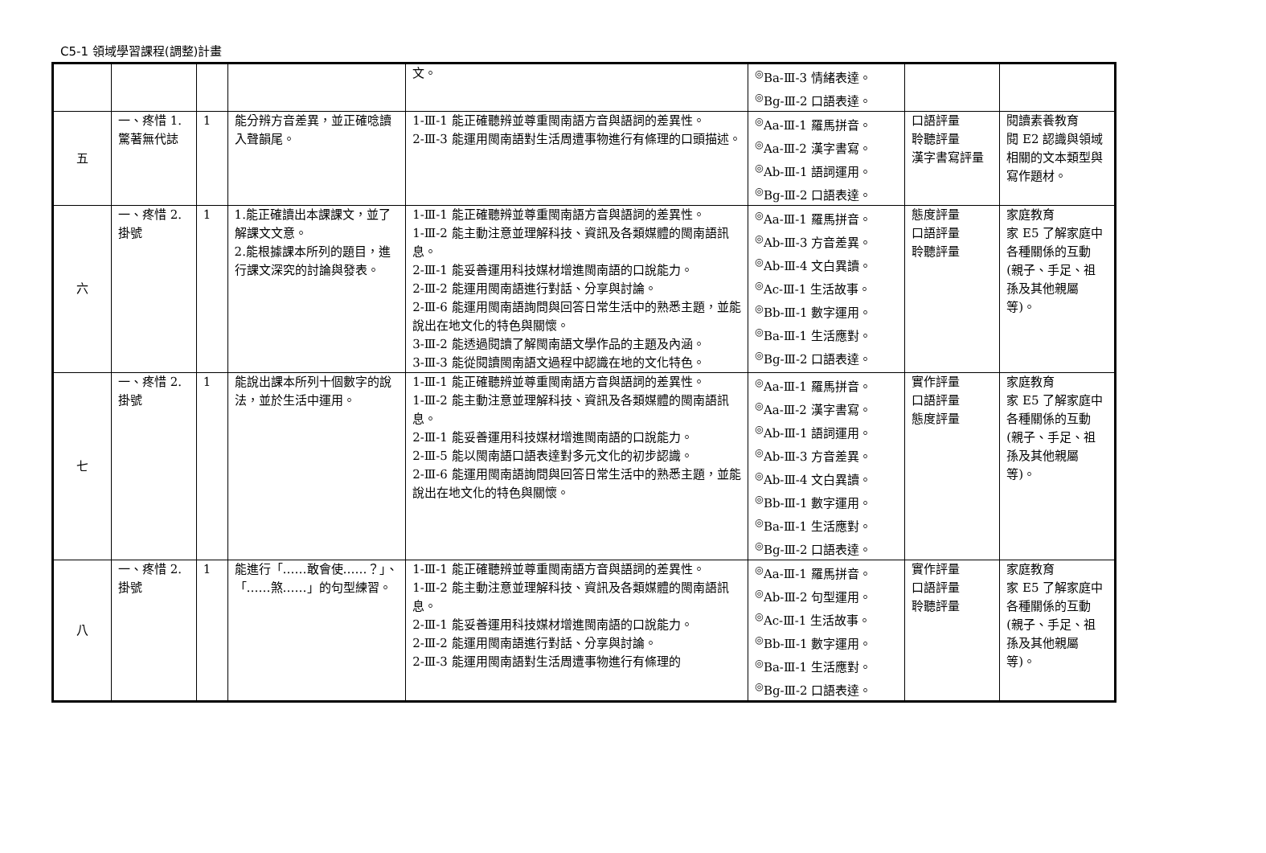C5-1 領域學習課程(調整)計畫
| | | | | 文。 | <sup>◎</sup>Ba-Ⅲ-3 情緒表達。 <sup>◎</sup>Bg-Ⅲ-2 口語表達。 | | |
| 五 | 一、疼惜 1.驚著無代誌 | 1 | 能分辨方音差異，並正確唸讀入聲韻尾。 | 1-Ⅲ-1 能正確聽辨並尊重閩南語方音與語詞的差異性。 2-Ⅲ-3 能運用閩南語對生活周遭事物進行有條理的口頭描述。 | <sup>◎</sup>Aa-Ⅲ-1 羅馬拼音。 <sup>◎</sup>Aa-Ⅲ-2 漢字書寫。 <sup>◎</sup>Ab-Ⅲ-1 語詞運用。 <sup>◎</sup>Bg-Ⅲ-2 口語表達。 | 口語評量 聆聽評量 漢字書寫評量 | 閱讀素養教育 閱 E2 認識與領域相關的文本類型與寫作題材。 |
| 六 | 一、疼惜 2.掛號 | 1 | 1.能正確讀出本課課文，並了解課文文意。 2.能根據課本所列的題目，進行課文深究的討論與發表。 | 1-Ⅲ-1 能正確聽辨並尊重閩南語方音與語詞的差異性。 1-Ⅲ-2 能主動注意並理解科技、資訊及各類媒體的閩南語訊息。 2-Ⅲ-1 能妥善運用科技媒材增進閩南語的口說能力。 2-Ⅲ-2 能運用閩南語進行對話、分享與討論。 2-Ⅲ-6 能運用閩南語詢問與回答日常生活中的熟悉主題，並能說出在地文化的特色與關懷。 3-Ⅲ-2 能透過閱讀了解閩南語文學作品的主題及內涵。 3-Ⅲ-3 能從閱讀閩南語文過程中認識在地的文化特色。 | <sup>◎</sup>Aa-Ⅲ-1 羅馬拼音。 <sup>◎</sup>Ab-Ⅲ-3 方音差異。 <sup>◎</sup>Ab-Ⅲ-4 文白異讀。 <sup>◎</sup>Ac-Ⅲ-1 生活故事。 <sup>◎</sup>Bb-Ⅲ-1 數字運用。 <sup>◎</sup>Ba-Ⅲ-1 生活應對。 <sup>◎</sup>Bg-Ⅲ-2 口語表達。 | 態度評量 口語評量 聆聽評量 | 家庭教育 家 E5 了解家庭中各種關係的互動(親子、手足、祖孫及其他親屬等)。 |
| 七 | 一、疼惜 2.掛號 | 1 | 能說出課本所列十個數字的說法，並於生活中運用。 | 1-Ⅲ-1 能正確聽辨並尊重閩南語方音與語詞的差異性。 1-Ⅲ-2 能主動注意並理解科技、資訊及各類媒體的閩南語訊息。 2-Ⅲ-1 能妥善運用科技媒材增進閩南語的口說能力。 2-Ⅲ-5 能以閩南語口語表達對多元文化的初步認識。 2-Ⅲ-6 能運用閩南語詢問與回答日常生活中的熟悉主題，並能說出在地文化的特色與關懷。 | <sup>◎</sup>Aa-Ⅲ-1 羅馬拼音。 <sup>◎</sup>Aa-Ⅲ-2 漢字書寫。 <sup>◎</sup>Ab-Ⅲ-1 語詞運用。 <sup>◎</sup>Ab-Ⅲ-3 方音差異。 <sup>◎</sup>Ab-Ⅲ-4 文白異讀。 <sup>◎</sup>Bb-Ⅲ-1 數字運用。 <sup>◎</sup>Ba-Ⅲ-1 生活應對。 <sup>◎</sup>Bg-Ⅲ-2 口語表達。 | 實作評量 口語評量 態度評量 | 家庭教育 家 E5 了解家庭中各種關係的互動(親子、手足、祖孫及其他親屬等)。 |
| 八 | 一、疼惜 2.掛號 | 1 | 能進行「……敢會使……？」、「……煞……」的句型練習。 | 1-Ⅲ-1 能正確聽辨並尊重閩南語方音與語詞的差異性。 1-Ⅲ-2 能主動注意並理解科技、資訊及各類媒體的閩南語訊息。 2-Ⅲ-1 能妥善運用科技媒材增進閩南語的口說能力。 2-Ⅲ-2 能運用閩南語進行對話、分享與討論。 2-Ⅲ-3 能運用閩南語對生活周遭事物進行有條理的 | <sup>◎</sup>Aa-Ⅲ-1 羅馬拼音。 <sup>◎</sup>Ab-Ⅲ-2 句型運用。 <sup>◎</sup>Ac-Ⅲ-1 生活故事。 <sup>◎</sup>Bb-Ⅲ-1 數字運用。 <sup>◎</sup>Ba-Ⅲ-1 生活應對。 <sup>◎</sup>Bg-Ⅲ-2 口語表達。 | 實作評量 口語評量 聆聽評量 | 家庭教育 家 E5 了解家庭中各種關係的互動(親子、手足、祖孫及其他親屬等)。 |